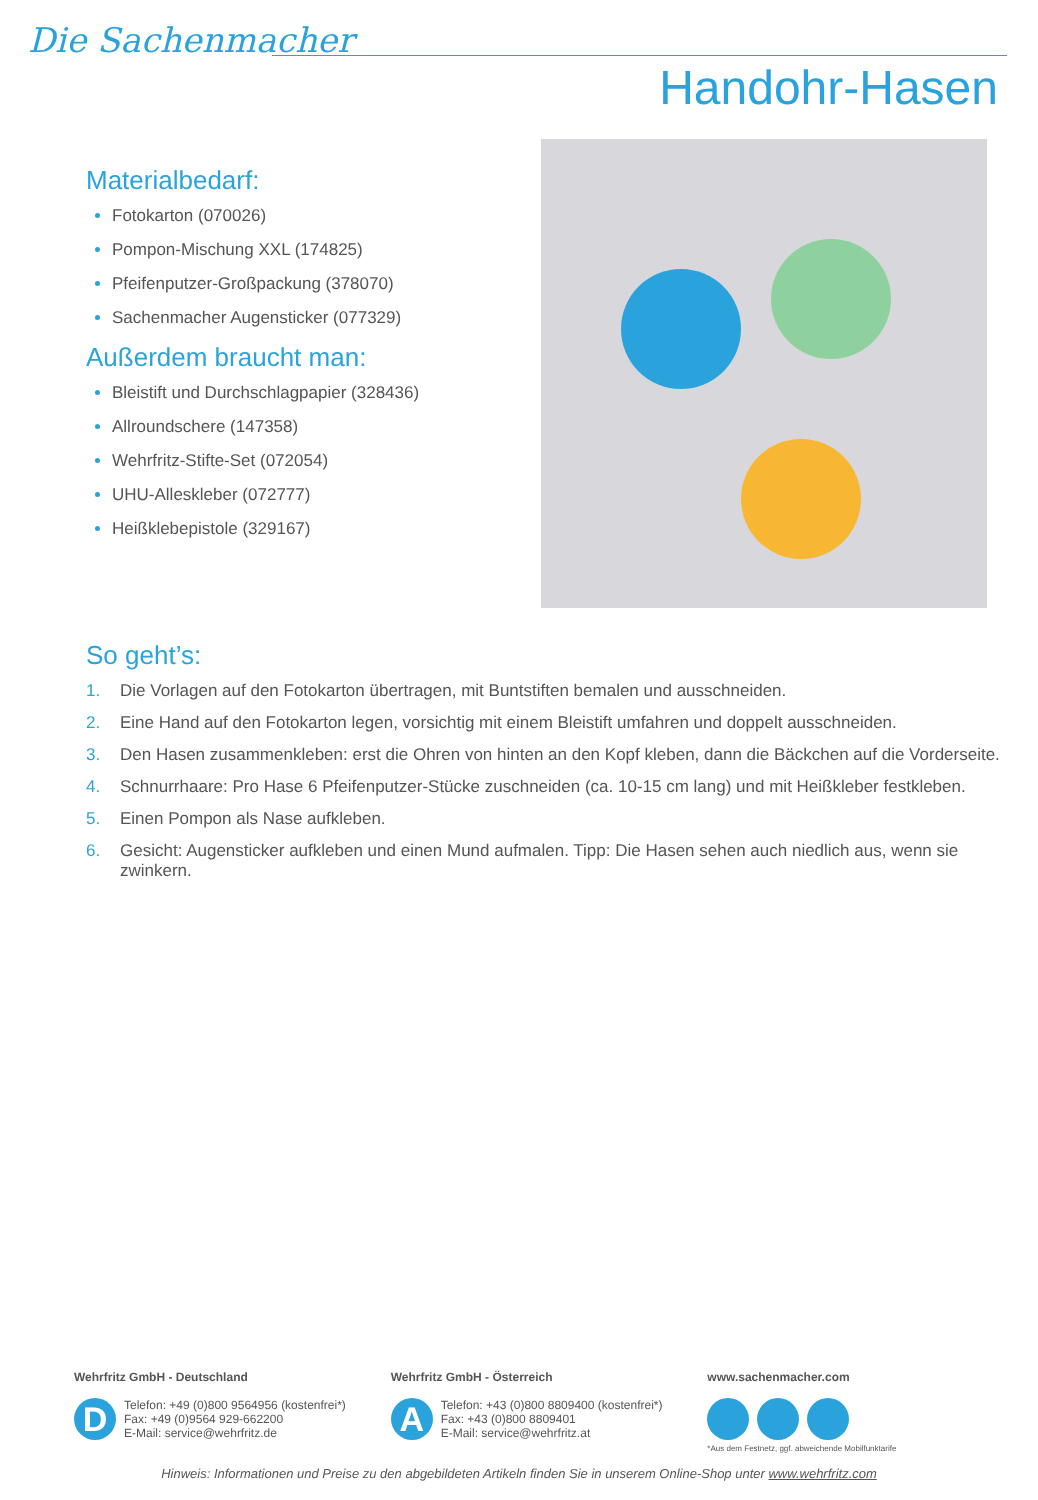Die Sachenmacher
Handohr-Hasen
Materialbedarf:
Fotokarton (070026)
Pompon-Mischung XXL (174825)
Pfeifenputzer-Großpackung (378070)
Sachenmacher Augensticker (077329)
Außerdem braucht man:
Bleistift und Durchschlagpapier (328436)
Allroundschere (147358)
Wehrfritz-Stifte-Set (072054)
UHU-Alleskleber (072777)
Heißklebepistole (329167)
So geht’s:
1. Die Vorlagen auf den Fotokarton übertragen, mit Buntstiften bemalen und ausschneiden.
2. Eine Hand auf den Fotokarton legen, vorsichtig mit einem Bleistift umfahren und doppelt ausschneiden.
3. Den Hasen zusammenkleben: erst die Ohren von hinten an den Kopf kleben, dann die Bäckchen auf die Vorderseite.
4. Schnurrhaare: Pro Hase 6 Pfeifenputzer-Stücke zuschneiden (ca. 10-15 cm lang) und mit Heißkleber festkleben.
5. Einen Pompon als Nase aufkleben.
6. Gesicht: Augensticker aufkleben und einen Mund aufmalen. Tipp: Die Hasen sehen auch niedlich aus, wenn sie zwinkern.
Wehrfritz GmbH - Deutschland
D Telefon: +49 (0)800 9564956 (kostenfrei*)
Fax: +49 (0)9564 929-662200
E-Mail: service@wehrfritz.de
Wehrfritz GmbH - Österreich
A Telefon: +43 (0)800 8809400 (kostenfrei*)
Fax: +43 (0)800 8809401
E-Mail: service@wehrfritz.at
www.sachenmacher.com
*Aus dem Festnetz, ggf. abweichende Mobilfunktarife
Hinweis: Informationen und Preise zu den abgebildeten Artikeln finden Sie in unserem Online-Shop unter www.wehrfritz.com